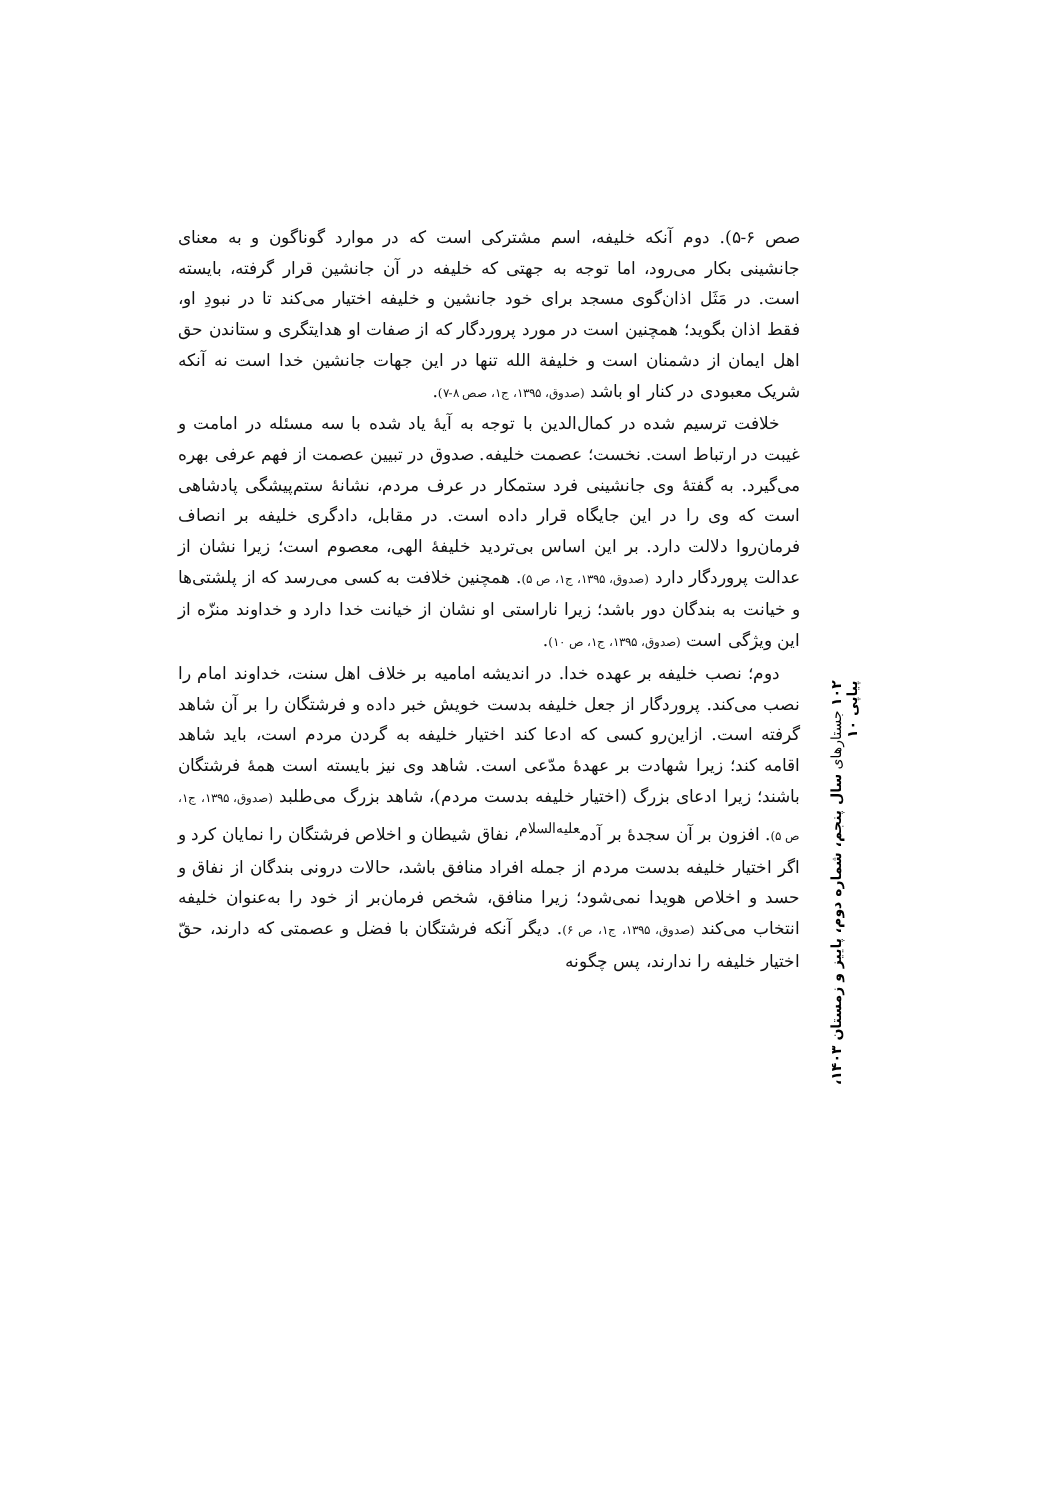صص ۶-۵). دوم آنکه خلیفه، اسم مشترکی است که در موارد گوناگون و به معنای جانشینی بکار می‌رود، اما توجه به جهتی که خلیفه در آن جانشین قرار گرفته، بایسته است. در مَثَل اذان‌گوی مسجد برای خود جانشین و خلیفه اختیار می‌کند تا در نبودِ او، فقط اذان بگوید؛ همچنین است در مورد پروردگار که از صفات او هدایتگری و ستاندن حق اهل ایمان از دشمنان است و خلیفة الله تنها در این جهات جانشین خدا است نه آنکه شریک معبودی در کنار او باشد (صدوق، ۱۳۹۵، ج۱، صص ۸-۷).
خلافت ترسیم شده در کمال‌الدین با توجه به آیهٔ یاد شده با سه مسئله در امامت و غیبت در ارتباط است. نخست؛ عصمت خلیفه. صدوق در تبیین عصمت از فهم عرفی بهره می‌گیرد. به گفتهٔ وی جانشینی فرد ستمکار در عرف مردم، نشانهٔ ستم‌پیشگی پادشاهی است که وی را در این جایگاه قرار داده است. در مقابل، دادگری خلیفه بر انصاف فرمان‌روا دلالت دارد. بر این اساس بی‌تردید خلیفهٔ الهی، معصوم است؛ زیرا نشان از عدالت پروردگار دارد (صدوق، ۱۳۹۵، ج۱، ص ۵). همچنین خلافت به کسی می‌رسد که از پلشتی‌ها و خیانت به بندگان دور باشد؛ زیرا ناراستی او نشان از خیانت خدا دارد و خداوند منزّه از این ویژگی است (صدوق، ۱۳۹۵، ج۱، ص ۱۰).
دوم؛ نصب خلیفه بر عهده خدا. در اندیشه امامیه بر خلاف اهل سنت، خداوند امام را نصب می‌کند. پروردگار از جعل خلیفه بدست خویش خبر داده و فرشتگان را بر آن شاهد گرفته است. ازاین‌رو کسی که ادعا کند اختیار خلیفه به گردن مردم است، باید شاهد اقامه کند؛ زیرا شهادت بر عهدهٔ مدّعی است. شاهد وی نیز بایسته است همهٔ فرشتگان باشند؛ زیرا ادعای بزرگ (اختیار خلیفه بدست مردم)، شاهد بزرگ می‌طلبد (صدوق، ۱۳۹۵، ج۱، ص ۵). افزون بر آن سجدهٔ بر آدم<sup>علیه‌السلام</sup>، نفاق شیطان و اخلاص فرشتگان را نمایان کرد و اگر اختیار خلیفه بدست مردم از جمله افراد منافق باشد، حالات درونی بندگان از نفاق و حسد و اخلاص هویدا نمی‌شود؛ زیرا منافق، شخص فرمان‌بر از خود را به‌عنوان خلیفه انتخاب می‌کند (صدوق، ۱۳۹۵، ج۱، ص ۶). دیگر آنکه فرشتگان با فضل و عصمتی که دارند، حقّ اختیار خلیفه را ندارند، پس چگونه
۱۰۲ جستارهای سال پنجم، شماره دوم، پاییز و زمستان ۱۴۰۳، پیاپی ۱۰